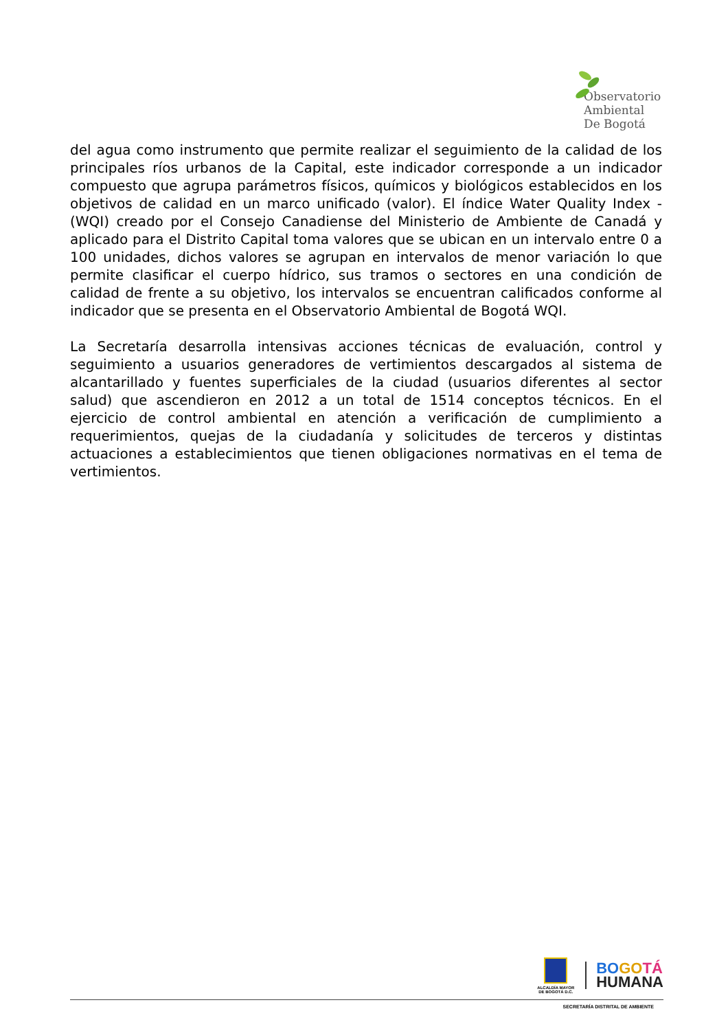Observatorio
Ambiental
De Bogotá
del agua como instrumento que permite realizar el seguimiento de la calidad de los principales ríos urbanos de la Capital, este indicador corresponde a un indicador compuesto que agrupa parámetros físicos, químicos y biológicos establecidos en los objetivos de calidad en un marco unificado (valor). El índice Water Quality Index - (WQI) creado por el Consejo Canadiense del Ministerio de Ambiente de Canadá y aplicado para el Distrito Capital toma valores que se ubican en un intervalo entre 0 a 100 unidades, dichos valores se agrupan en intervalos de menor variación lo que permite clasificar el cuerpo hídrico, sus tramos o sectores en una condición de calidad de frente a su objetivo, los intervalos se encuentran calificados conforme al indicador que se presenta en el Observatorio Ambiental de Bogotá WQI.
La Secretaría desarrolla intensivas acciones técnicas de evaluación, control y seguimiento a usuarios generadores de vertimientos descargados al sistema de alcantarillado y fuentes superficiales de la ciudad (usuarios diferentes al sector salud) que ascendieron en 2012 a un total de 1514 conceptos técnicos. En el ejercicio de control ambiental en atención a verificación de cumplimiento a requerimientos, quejas de la ciudadanía y solicitudes de terceros y distintas actuaciones a establecimientos que tienen obligaciones normativas en el tema de vertimientos.
ALCALDÍA MAYOR
DE BOGOTÁ D.C.
BO GO TÁ
HUMANA
SECRETARÍA DISTRITAL DE AMBIENTE